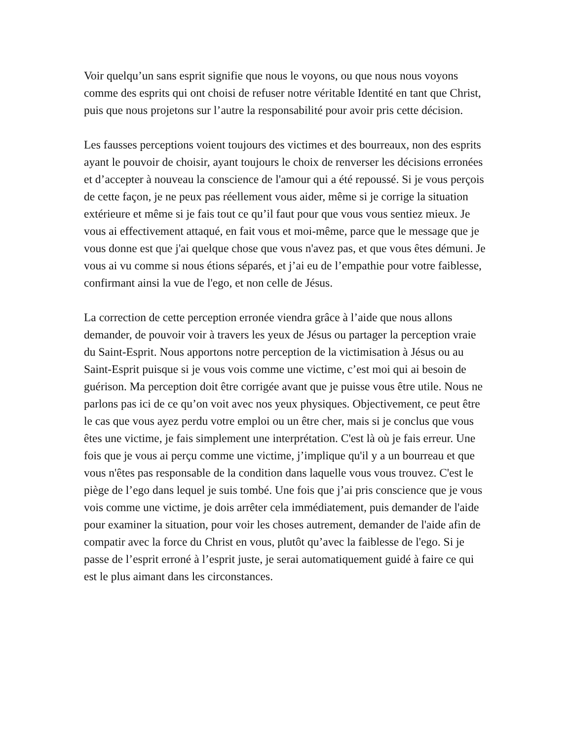Voir quelqu’un sans esprit signifie que nous le voyons, ou que nous nous voyons comme des esprits qui ont choisi de refuser notre véritable Identité en tant que Christ, puis que nous projetons sur l’autre la responsabilité pour avoir pris cette décision.
Les fausses perceptions voient toujours des victimes et des bourreaux, non des esprits ayant le pouvoir de choisir, ayant toujours le choix de renverser les décisions erronées et d’accepter à nouveau la conscience de l'amour qui a été repoussé. Si je vous perçois de cette façon, je ne peux pas réellement vous aider, même si je corrige la situation extérieure et même si je fais tout ce qu’il faut pour que vous vous sentiez mieux. Je vous ai effectivement attaqué, en fait vous et moi-même, parce que le message que je vous donne est que j'ai quelque chose que vous n'avez pas, et que vous êtes démuni. Je vous ai vu comme si nous étions séparés, et j’ai eu de l’empathie pour votre faiblesse, confirmant ainsi la vue de l'ego, et non celle de Jésus.
La correction de cette perception erronée viendra grâce à l’aide que nous allons demander, de pouvoir voir à travers les yeux de Jésus ou partager la perception vraie du Saint-Esprit. Nous apportons notre perception de la victimisation à Jésus ou au Saint-Esprit puisque si je vous vois comme une victime, c’est moi qui ai besoin de guérison. Ma perception doit être corrigée avant que je puisse vous être utile. Nous ne parlons pas ici de ce qu’on voit avec nos yeux physiques. Objectivement, ce peut être le cas que vous ayez perdu votre emploi ou un être cher, mais si je conclus que vous êtes une victime, je fais simplement une interprétation. C'est là où je fais erreur. Une fois que je vous ai perçu comme une victime, j’implique qu'il y a un bourreau et que vous n'êtes pas responsable de la condition dans laquelle vous vous trouvez. C'est le piège de l’ego dans lequel je suis tombé. Une fois que j’ai pris conscience que je vous vois comme une victime, je dois arrêter cela immédiatement, puis demander de l'aide pour examiner la situation, pour voir les choses autrement, demander de l'aide afin de compatir avec la force du Christ en vous, plutôt qu’avec la faiblesse de l'ego. Si je passe de l’esprit erroné à l’esprit juste, je serai automatiquement guidé à faire ce qui est le plus aimant dans les circonstances.